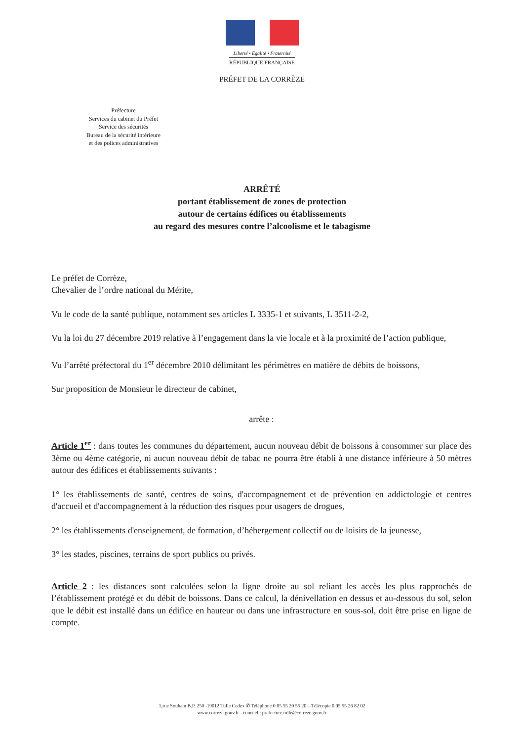Liberté • Égalité • Fraternité
RÉPUBLIQUE FRANÇAISE
PRÉFET DE LA CORRÈZE
Préfecture
Services du cabinet du Préfet
Service des sécurités
Bureau de la sécurité intérieure
et des polices administratives
ARRÊTÉ
portant établissement de zones de protection
autour de certains édifices ou établissements
au regard des mesures contre l’alcoolisme et le tabagisme
Le préfet de Corrèze,
Chevalier de l’ordre national du Mérite,
Vu le code de la santé publique, notamment ses articles L 3335-1 et suivants, L 3511-2-2,
Vu la loi du 27 décembre 2019 relative à l’engagement dans la vie locale et à la proximité de l’action publique,
Vu l’arrêté préfectoral du 1<sup>er</sup> décembre 2010 délimitant les périmètres en matière de débits de boissons,
Sur proposition de Monsieur le directeur de cabinet,
arrête :
Article 1<sup>er</sup> : dans toutes les communes du département, aucun nouveau débit de boissons à consommer sur place des 3ème ou 4ème catégorie, ni aucun nouveau débit de tabac ne pourra être établi à une distance inférieure à 50 mètres autour des édifices et établissements suivants :
1° les établissements de santé, centres de soins, d'accompagnement et de prévention en addictologie et centres d'accueil et d'accompagnement à la réduction des risques pour usagers de drogues,
2° les établissements d'enseignement, de formation, d’hébergement collectif ou de loisirs de la jeunesse,
3° les stades, piscines, terrains de sport publics ou privés.
Article 2 : les distances sont calculées selon la ligne droite au sol reliant les accès les plus rapprochés de l’établissement protégé et du débit de boissons. Dans ce calcul, la dénivellation en dessus et au-dessous du sol, selon que le débit est installé dans un édifice en hauteur ou dans une infrastructure en sous-sol, doit être prise en ligne de compte.
1,rue Souham B.P. 250 -19012 Tulle Cedex ✆ Téléphone 0 05 55 20 55 20 – Télécopie 0 05 55 26 82 02
www.correze.gouv.fr - courriel : prefecture.tulle@correze.gouv.fr